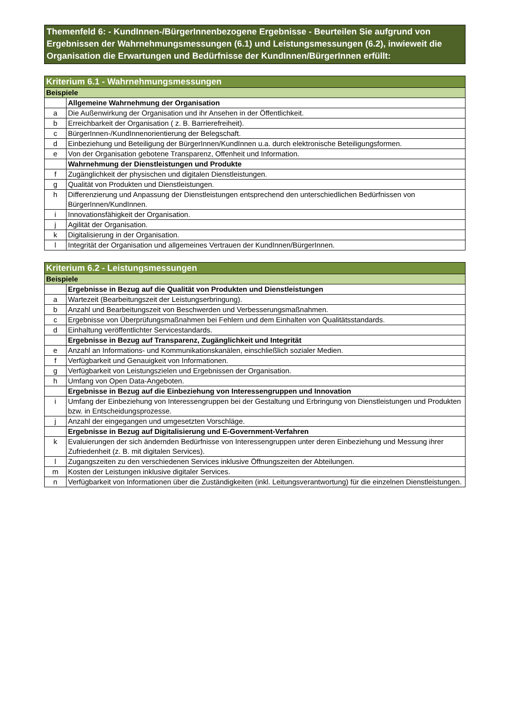Themenfeld 6: - KundInnen-/BürgerInnenbezogene Ergebnisse - Beurteilen Sie aufgrund von Ergebnissen der Wahrnehmungsmessungen (6.1) und Leistungsmessungen (6.2), inwieweit die Organisation die Erwartungen und Bedürfnisse der KundInnen/BürgerInnen erfüllt:
| Kriterium 6.1 - Wahrnehmungsmessungen | |
| --- | --- |
| Beispiele | |
| | Allgemeine Wahrnehmung der Organisation |
| a | Die Außenwirkung der Organisation und ihr Ansehen in der Öffentlichkeit. |
| b | Erreichbarkeit der Organisation ( z. B. Barrierefreiheit). |
| c | BürgerInnen-/KundInnenorientierung der Belegschaft. |
| d | Einbeziehung und Beteiligung der BürgerInnen/KundInnen u.a. durch elektronische Beteiligungsformen. |
| e | Von der Organisation gebotene Transparenz, Offenheit und Information. |
| | Wahrnehmung der Dienstleistungen und Produkte |
| f | Zugänglichkeit der physischen und digitalen Dienstleistungen. |
| g | Qualität von Produkten und Dienstleistungen. |
| h | Differenzierung und Anpassung der Dienstleistungen entsprechend den unterschiedlichen Bedürfnissen von BürgerInnen/KundInnen. |
| i | Innovationsfähigkeit der Organisation. |
| j | Agilität der Organisation. |
| k | Digitalisierung in der Organisation. |
| l | Integrität der Organisation und allgemeines Vertrauen der KundInnen/BürgerInnen. |
| Kriterium 6.2 - Leistungsmessungen | |
| --- | --- |
| Beispiele | |
| | Ergebnisse in Bezug auf die Qualität von Produkten und Dienstleistungen |
| a | Wartezeit (Bearbeitungszeit der Leistungserbringung). |
| b | Anzahl und Bearbeitungszeit von Beschwerden und Verbesserungsmaßnahmen. |
| c | Ergebnisse von Überprüfungsmaßnahmen bei Fehlern und dem Einhalten von Qualitätsstandards. |
| d | Einhaltung veröffentlichter Servicestandards. |
| | Ergebnisse in Bezug auf Transparenz, Zugänglichkeit und Integrität |
| e | Anzahl an Informations- und Kommunikationskanälen, einschließlich sozialer Medien. |
| f | Verfügbarkeit und Genauigkeit von Informationen. |
| g | Verfügbarkeit von Leistungszielen und Ergebnissen der Organisation. |
| h | Umfang von Open Data-Angeboten. |
| | Ergebnisse in Bezug auf die Einbeziehung von Interessengruppen und Innovation |
| i | Umfang der Einbeziehung von Interessengruppen bei der Gestaltung und Erbringung von Dienstleistungen und Produkten bzw. in Entscheidungsprozesse. |
| j | Anzahl der eingegangen und umgesetzten Vorschläge. |
| | Ergebnisse in Bezug auf Digitalisierung und E-Government-Verfahren |
| k | Evaluierungen der sich ändernden Bedürfnisse von Interessengruppen unter deren Einbeziehung und Messung ihrer Zufriedenheit (z. B. mit digitalen Services). |
| l | Zugangszeiten zu den verschiedenen Services inklusive Öffnungszeiten der Abteilungen. |
| m | Kosten der Leistungen inklusive digitaler Services. |
| n | Verfügbarkeit von Informationen über die Zuständigkeiten (inkl. Leitungsverantwortung) für die einzelnen Dienstleistungen. |